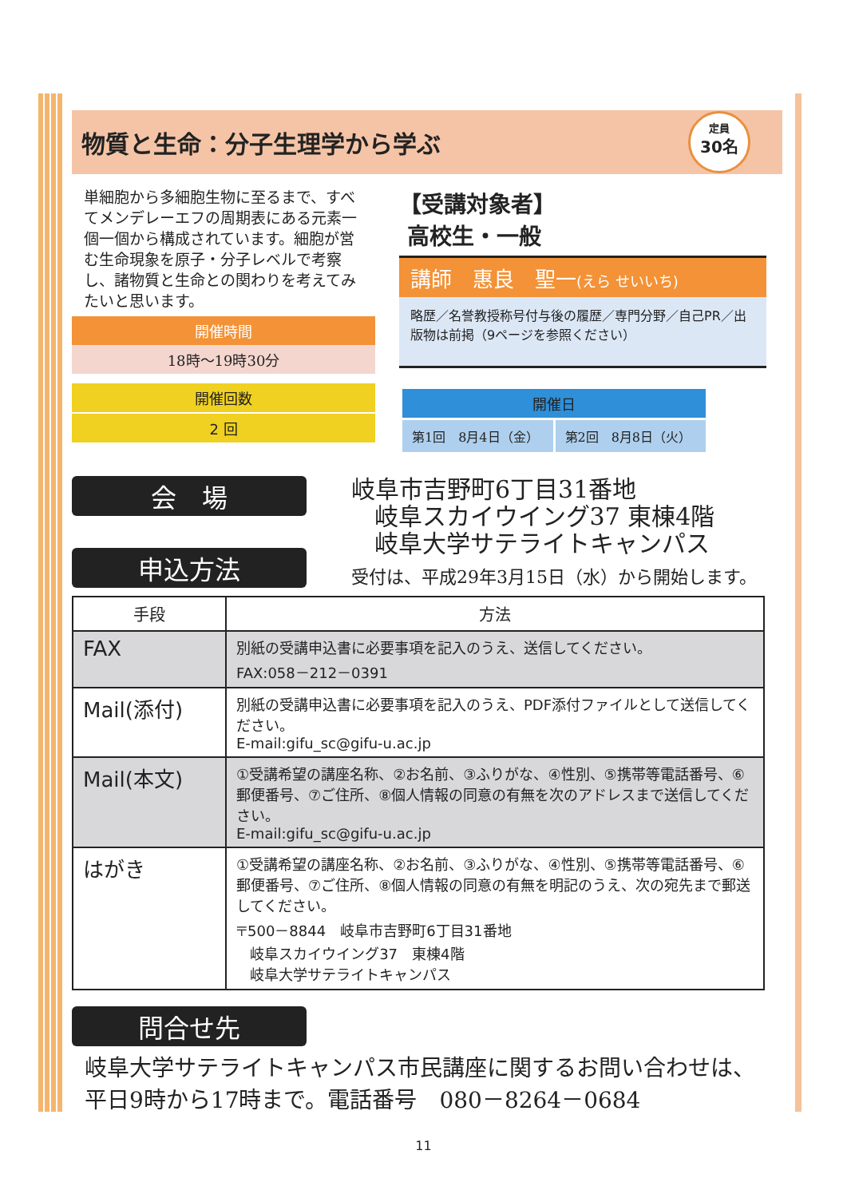物質と生命：分子生理学から学ぶ
定員
30名
単細胞から多細胞生物に至るまで、すべてメンデレーエフの周期表にある元素一個一個から構成されています。細胞が営む生命現象を原子・分子レベルで考察し、諸物質と生命との関わりを考えてみたいと思います。
開催時間
18時～19時30分
開催回数
2 回
【受講対象者】
高校生・一般
講師　惠良　聖一(えら せいいち)
略歴／名誉教授称号付与後の履歴／専門分野／自己PR／出版物は前掲（9ページを参照ください）
開催日
第1回　8月4日（金） 第2回　8月8日（火）
会　場
申込方法
岐阜市吉野町6丁目31番地
岐阜スカイウイング37 東棟4階
岐阜大学サテライトキャンパス
受付は、平成29年3月15日（水）から開始します。
| 手段 | 方法 |
| --- | --- |
| FAX | 別紙の受講申込書に必要事項を記入のうえ、送信してください。 FAX:058－212－0391 |
| Mail(添付) | 別紙の受講申込書に必要事項を記入のうえ、PDF添付ファイルとして送信してください。 E-mail:gifu_sc@gifu-u.ac.jp |
| Mail(本文) | ①受講希望の講座名称、②お名前、③ふりがな、④性別、⑤携帯等電話番号、⑥郵便番号、⑦ご住所、⑧個人情報の同意の有無を次のアドレスまで送信してください。 E-mail:gifu_sc@gifu-u.ac.jp |
| はがき | ①受講希望の講座名称、②お名前、③ふりがな、④性別、⑤携帯等電話番号、⑥郵便番号、⑦ご住所、⑧個人情報の同意の有無を明記のうえ、次の宛先まで郵送してください。 〒500－8844 岐阜市吉野町6丁目31番地 岐阜スカイウイング37 東棟4階 岐阜大学サテライトキャンパス |
問合せ先
岐阜大学サテライトキャンパス市民講座に関するお問い合わせは、平日9時から17時まで。電話番号　080－8264－0684
11